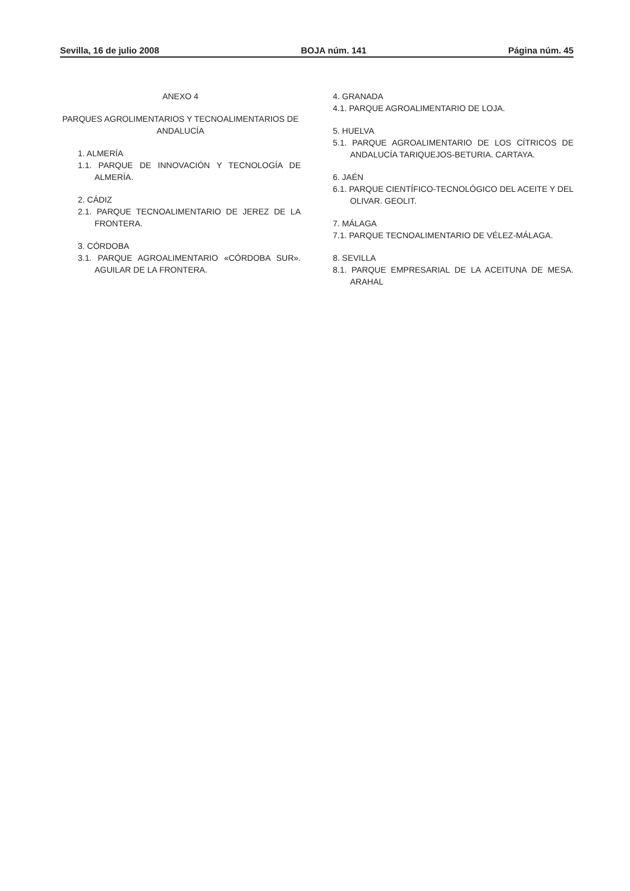Sevilla, 16 de julio 2008 BOJA núm. 141 Página núm. 45
ANEXO 4
PARQUES AGROLIMENTARIOS Y TECNOALIMENTARIOS DE ANDALUCÍA
1. ALMERÍA
1.1. PARQUE DE INNOVACIÓN Y TECNOLOGÍA DE ALMERÍA.
2. CÁDIZ
2.1. PARQUE TECNOALIMENTARIO DE JEREZ DE LA FRONTERA.
3. CÓRDOBA
3.1. PARQUE AGROALIMENTARIO «CÓRDOBA SUR». AGUILAR DE LA FRONTERA.
4. GRANADA
4.1. PARQUE AGROALIMENTARIO DE LOJA.
5. HUELVA
5.1. PARQUE AGROALIMENTARIO DE LOS CÍTRICOS DE ANDALUCÍA TARIQUEJOS-BETURIA. CARTAYA.
6. JAÉN
6.1. PARQUE CIENTÍFICO-TECNOLÓGICO DEL ACEITE Y DEL OLIVAR. GEOLIT.
7. MÁLAGA
7.1. PARQUE TECNOALIMENTARIO DE VÉLEZ-MÁLAGA.
8. SEVILLA
8.1. PARQUE EMPRESARIAL DE LA ACEITUNA DE MESA. ARAHAL